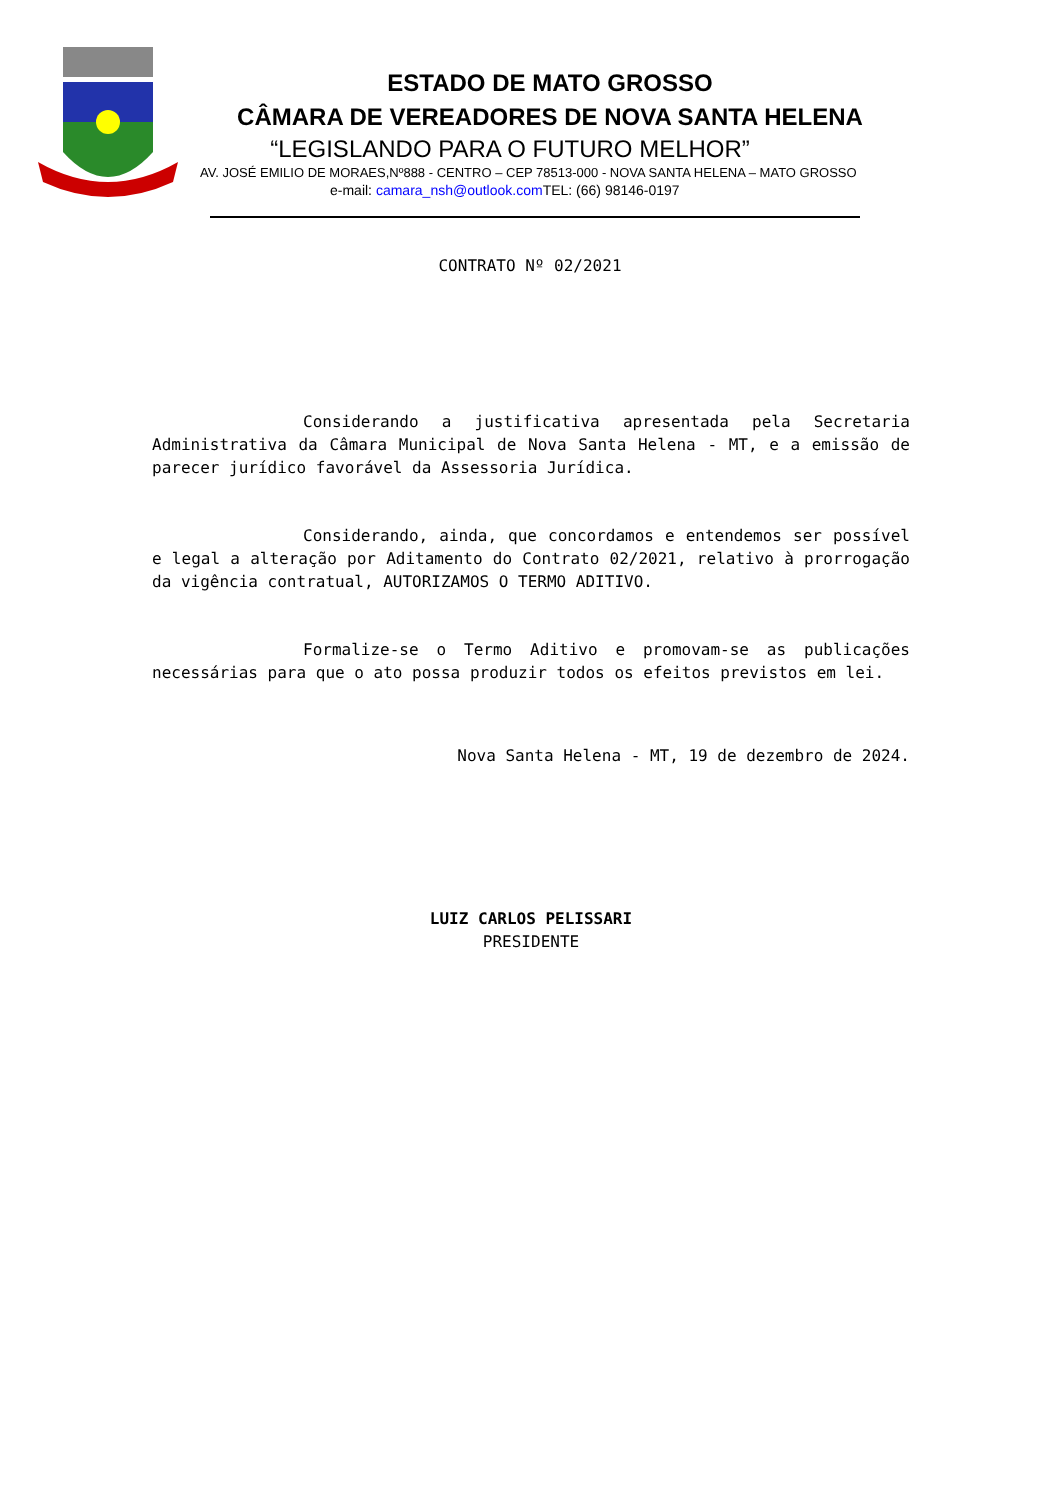ESTADO DE MATO GROSSO
CÂMARA DE VEREADORES DE NOVA SANTA HELENA
“LEGISLANDO PARA O FUTURO MELHOR”
AV. JOSÉ EMILIO DE MORAES,Nº888 - CENTRO – CEP 78513-000 - NOVA SANTA HELENA – MATO GROSSO
e-mail: camara_nsh@outlook.com TEL: (66) 98146-0197
CONTRATO Nº 02/2021
Considerando a justificativa apresentada pela Secretaria Administrativa da Câmara Municipal de Nova Santa Helena - MT, e a emissão de parecer jurídico favorável da Assessoria Jurídica.
Considerando, ainda, que concordamos e entendemos ser possível e legal a alteração por Aditamento do Contrato 02/2021, relativo à prorrogação da vigência contratual, AUTORIZAMOS O TERMO ADITIVO.
Formalize-se o Termo Aditivo e promovam-se as publicações necessárias para que o ato possa produzir todos os efeitos previstos em lei.
Nova Santa Helena - MT, 19 de dezembro de 2024.
LUIZ CARLOS PELISSARI
PRESIDENTE